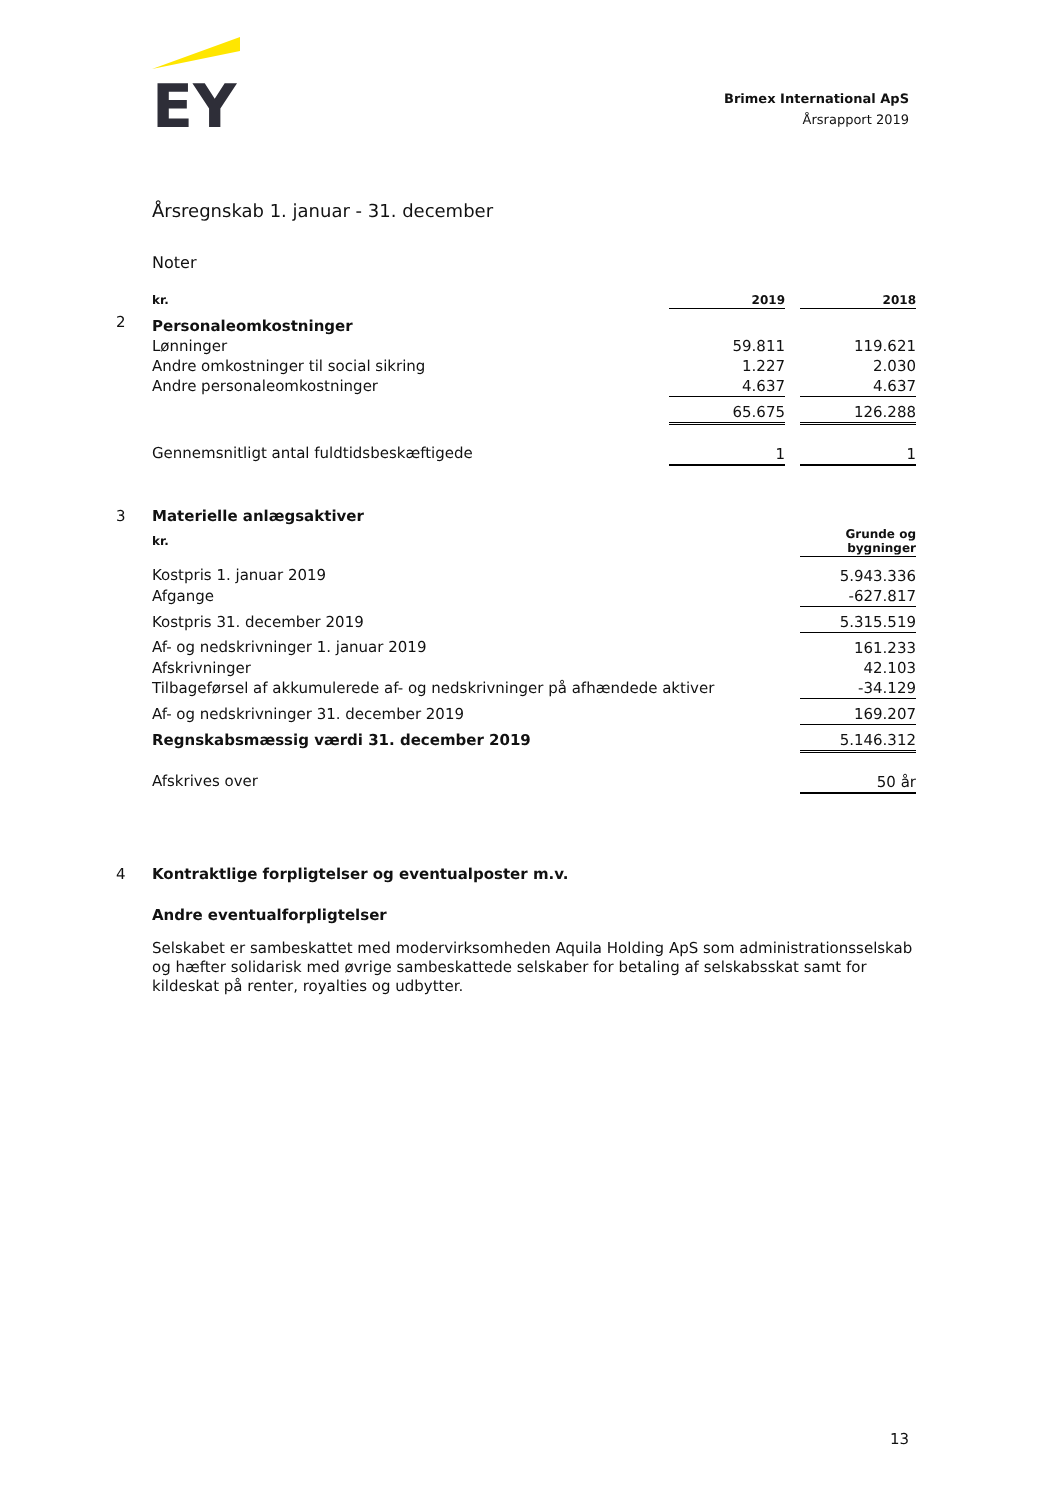EY
Brimex International ApS
Årsrapport 2019
Årsregnskab 1. januar - 31. december
Noter
| | kr. | 2019 | | 2018 |
| 2 | Personaleomkostninger | | | |
| | Lønninger | 59.811 | | 119.621 |
| | Andre omkostninger til social sikring | 1.227 | | 2.030 |
| | Andre personaleomkostninger | 4.637 | | 4.637 |
| | | 65.675 | | 126.288 |
| | Gennemsnitligt antal fuldtidsbeskæftigede | 1 | | 1 |
| 3 | Materielle anlægsaktiver | |
| | kr. | Grunde og bygninger |
| | Kostpris 1. januar 2019 | 5.943.336 |
| | Afgange | -627.817 |
| | Kostpris 31. december 2019 | 5.315.519 |
| | Af- og nedskrivninger 1. januar 2019 | 161.233 |
| | Afskrivninger | 42.103 |
| | Tilbageførsel af akkumulerede af- og nedskrivninger på afhændede aktiver | -34.129 |
| | Af- og nedskrivninger 31. december 2019 | 169.207 |
| | Regnskabsmæssig værdi 31. december 2019 | 5.146.312 |
| | Afskrives over | 50 år |
| 4 | Kontraktlige forpligtelser og eventualposter m.v. |
Andre eventualforpligtelser
Selskabet er sambeskattet med modervirksomheden Aquila Holding ApS som administrationsselskab og hæfter solidarisk med øvrige sambeskattede selskaber for betaling af selskabsskat samt for kildeskat på renter, royalties og udbytter.
13